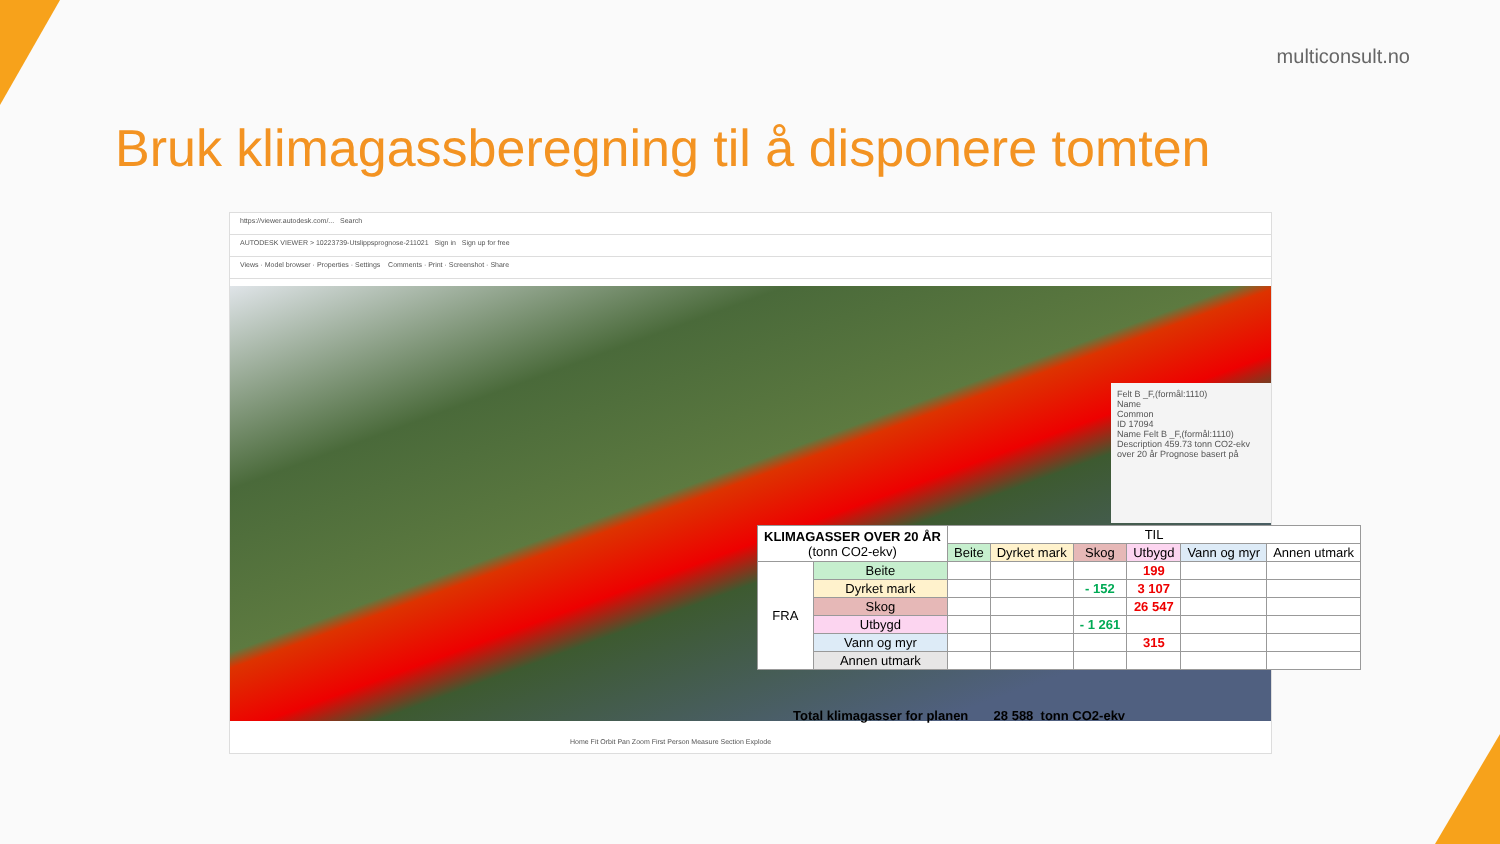multiconsult.no
Bruk klimagassberegning til å disponere tomten
https://viewer.autodesk.com/... Search
AUTODESK VIEWER > 10223739-Utslippsprognose-211021 Sign in Sign up for free
Views · Model browser · Properties · Settings Comments · Print · Screenshot · Share
Felt B _F,(formål:1110)
Name
Common
ID 17094
Name Felt B _F,(formål:1110)
Description 459.73 tonn CO2-ekv over 20 år Prognose basert på
Home Fit Orbit Pan Zoom First Person Measure Section Explode
| KLIMAGASSER OVER 20 ÅR (tonn CO2-ekv) | | TIL | | | | | |
| --- | --- | --- | --- | --- | --- | --- | --- |
| | | Beite | Dyrket mark | Skog | Utbygd | Vann og myr | Annen utmark |
| FRA | Beite | | | | 199 | | |
| | Dyrket mark | | | - 152 | 3 107 | | |
| | Skog | | | | 26 547 | | |
| | Utbygd | | | - 1 261 | | | |
| | Vann og myr | | | | 315 | | |
| | Annen utmark | | | | | | |
Total klimagasser for planen 28 588 tonn CO2-ekv